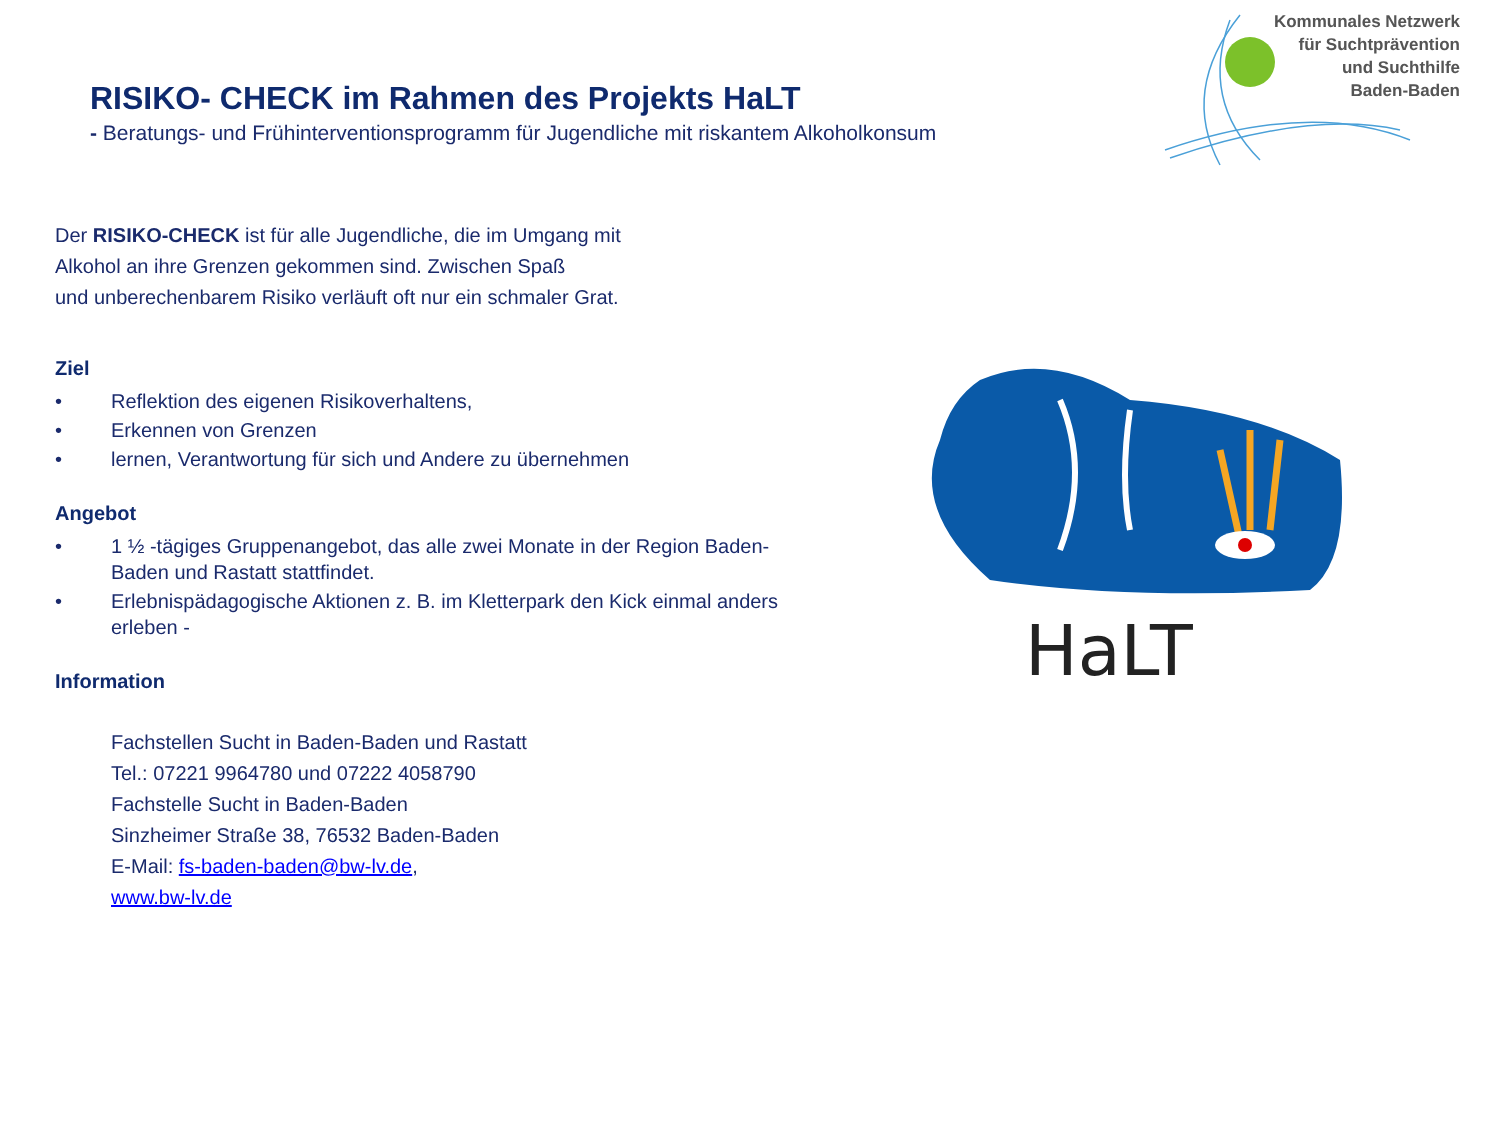RISIKO- CHECK im Rahmen des Projekts HaLT
- Beratungs- und Frühinterventionsprogramm für Jugendliche mit riskantem Alkoholkonsum
Kommunales Netzwerk
für Suchtprävention
und Suchthilfe
Baden-Baden
Der RISIKO-CHECK ist für alle Jugendliche, die im Umgang mit
Alkohol an ihre Grenzen gekommen sind. Zwischen Spaß
und unberechenbarem Risiko verläuft oft nur ein schmaler Grat.
Ziel
• Reflektion des eigenen Risikoverhaltens,
• Erkennen von Grenzen
• lernen, Verantwortung für sich und Andere zu übernehmen
Angebot
• 1 ½ -tägiges Gruppenangebot, das alle zwei Monate in der Region Baden-Baden und Rastatt stattfindet.
• Erlebnispädagogische Aktionen z. B. im Kletterpark den Kick einmal anders erleben -
Information
Fachstellen Sucht in Baden-Baden und Rastatt
Tel.: 07221 9964780 und 07222 4058790
Fachstelle Sucht in Baden-Baden
Sinzheimer Straße 38, 76532 Baden-Baden
E-Mail: fs-baden-baden@bw-lv.de,
www.bw-lv.de
HaLT